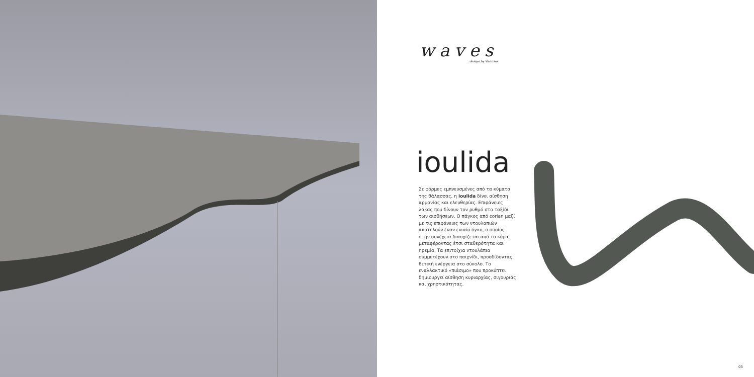waves
design by Varotsos
ioulida
Σε φόρμες εμπνευσμένες από τα κύματα της θάλασσας, η ioulida δίνει αίσθηση αρμονίας και ελευθερίας. Επιφάνειες λάκας που δίνουν τον ρυθμό στο ταξίδι των αισθήσεων. Ο πάγκος από corian μαζί με τις επιφάνειες των ντουλαπιών αποτελούν έναν ενιαίο όγκο, ο οποίος στην συνέχεια διασχίζεται από το κύμα, μεταφέροντας έτσι σταθερότητα και ηρεμία. Τα επιτοίχια ντουλάπια συμμετέχουν στο παιχνίδι, προσδίδοντας θετική ενέργεια στο σύνολο. Το εναλλακτικό «πιάσιμο» που προκύπτει δημιουργεί αίσθηση κυριαρχίας, σιγουριάς και χρηστικότητας.
05